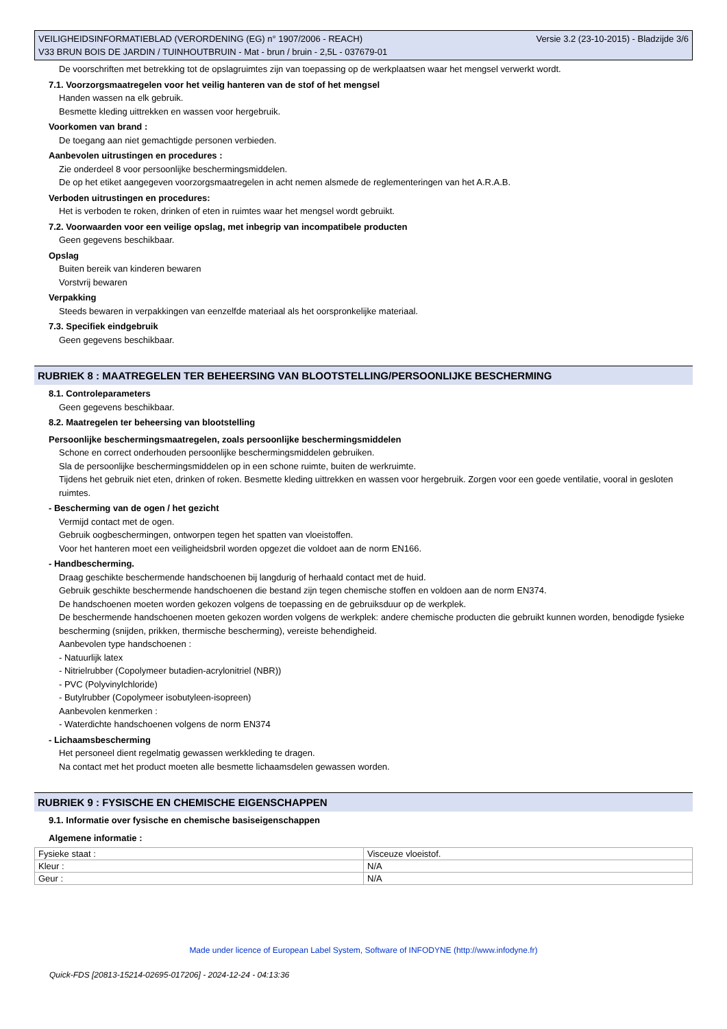VEILIGHEIDSINFORMATIEBLAD (VERORDENING (EG) n° 1907/2006 - REACH) Versie 3.2 (23-10-2015) - Bladzijde 3/6
V33 BRUN BOIS DE JARDIN / TUINHOUTBRUIN - Mat - brun / bruin - 2,5L - 037679-01
De voorschriften met betrekking tot de opslagruimtes zijn van toepassing op de werkplaatsen waar het mengsel verwerkt wordt.
7.1. Voorzorgsmaatregelen voor het veilig hanteren van de stof of het mengsel
Handen wassen na elk gebruik.
Besmette kleding uittrekken en wassen voor hergebruik.
Voorkomen van brand :
De toegang aan niet gemachtigde personen verbieden.
Aanbevolen uitrustingen en procedures :
Zie onderdeel 8 voor persoonlijke beschermingsmiddelen.
De op het etiket aangegeven voorzorgsmaatregelen in acht nemen alsmede de reglementeringen van het A.R.A.B.
Verboden uitrustingen en procedures:
Het is verboden te roken, drinken of eten in ruimtes waar het mengsel wordt gebruikt.
7.2. Voorwaarden voor een veilige opslag, met inbegrip van incompatibele producten
Geen gegevens beschikbaar.
Opslag
Buiten bereik van kinderen bewaren
Vorstvrij bewaren
Verpakking
Steeds bewaren in verpakkingen van eenzelfde materiaal als het oorspronkelijke materiaal.
7.3. Specifiek eindgebruik
Geen gegevens beschikbaar.
RUBRIEK 8 : MAATREGELEN TER BEHEERSING VAN BLOOTSTELLING/PERSOONLIJKE BESCHERMING
8.1. Controleparameters
Geen gegevens beschikbaar.
8.2. Maatregelen ter beheersing van blootstelling
Persoonlijke beschermingsmaatregelen, zoals persoonlijke beschermingsmiddelen
Schone en correct onderhouden persoonlijke beschermingsmiddelen gebruiken.
Sla de persoonlijke beschermingsmiddelen op in een schone ruimte, buiten de werkruimte.
Tijdens het gebruik niet eten, drinken of roken. Besmette kleding uittrekken en wassen voor hergebruik. Zorgen voor een goede ventilatie, vooral in gesloten ruimtes.
- Bescherming van de ogen / het gezicht
Vermijd contact met de ogen.
Gebruik oogbeschermingen, ontworpen tegen het spatten van vloeistoffen.
Voor het hanteren moet een veiligheidsbril worden opgezet die voldoet aan de norm EN166.
- Handbescherming.
Draag geschikte beschermende handschoenen bij langdurig of herhaald contact met de huid.
Gebruik geschikte beschermende handschoenen die bestand zijn tegen chemische stoffen en voldoen aan de norm EN374.
De handschoenen moeten worden gekozen volgens de toepassing en de gebruiksduur op de werkplek.
De beschermende handschoenen moeten gekozen worden volgens de werkplek: andere chemische producten die gebruikt kunnen worden, benodigde fysieke bescherming (snijden, prikken, thermische bescherming), vereiste behendigheid.
Aanbevolen type handschoenen :
- Natuurlijk latex
- Nitrielrubber (Copolymeer butadien-acrylonitriel (NBR))
- PVC (Polyvinylchloride)
- Butylrubber (Copolymeer isobutyleen-isopreen)
Aanbevolen kenmerken :
- Waterdichte handschoenen volgens de norm EN374
- Lichaamsbescherming
Het personeel dient regelmatig gewassen werkkleding te dragen.
Na contact met het product moeten alle besmette lichaamsdelen gewassen worden.
RUBRIEK 9 : FYSISCHE EN CHEMISCHE EIGENSCHAPPEN
9.1. Informatie over fysische en chemische basiseigenschappen
Algemene informatie :
| Fysieke staat : | Visceuze vloeistof. |
| Kleur : | N/A |
| Geur : | N/A |
Made under licence of European Label System, Software of INFODYNE (http://www.infodyne.fr)
Quick-FDS [20813-15214-02695-017206] - 2024-12-24 - 04:13:36